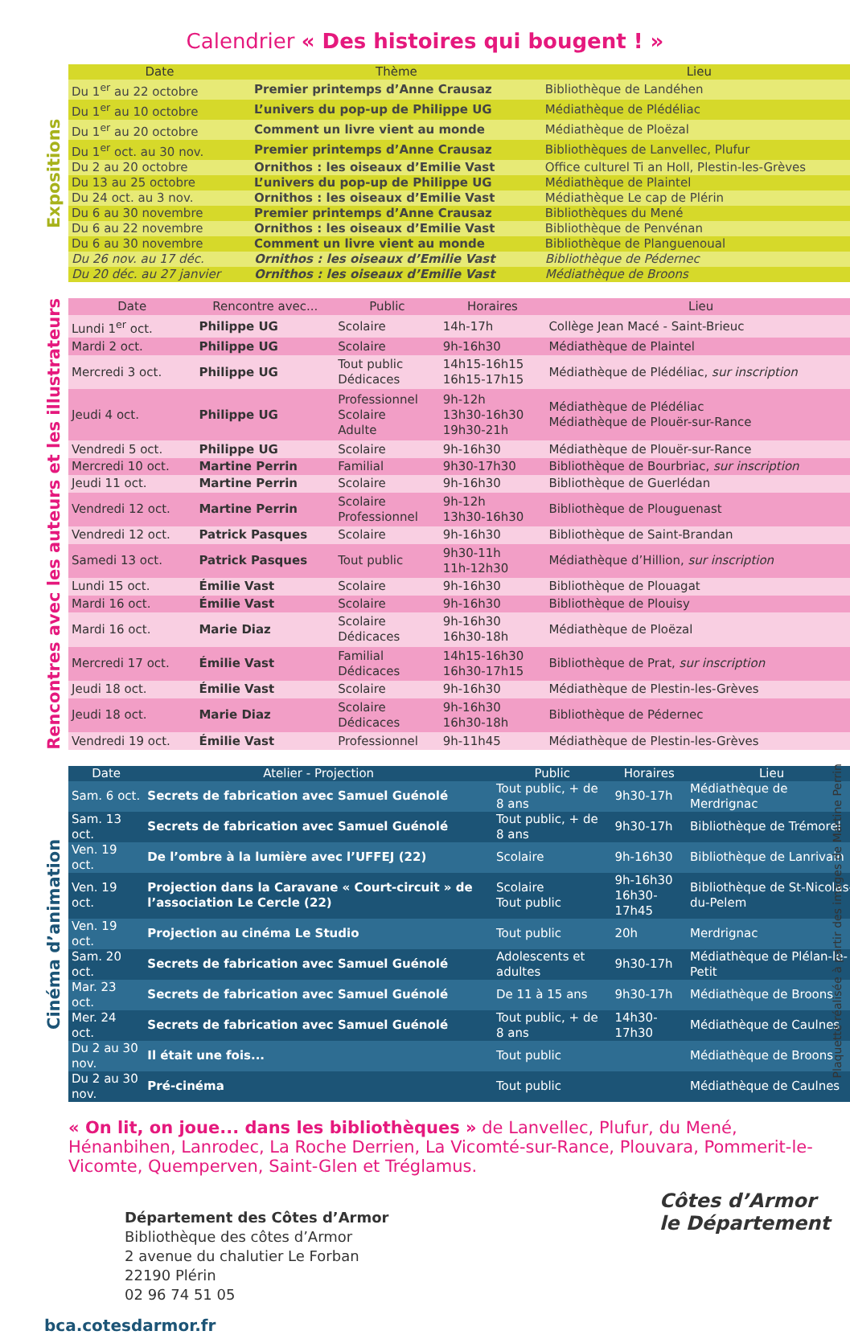Calendrier « Des histoires qui bougent ! »
Expositions
| Date | Thème | Lieu |
| --- | --- | --- |
| Du 1<sup>er</sup> au 22 octobre | Premier printemps d’Anne Crausaz | Bibliothèque de Landéhen |
| Du 1<sup>er</sup> au 10 octobre | L’univers du pop-up de Philippe UG | Médiathèque de Plédéliac |
| Du 1<sup>er</sup> au 20 octobre | Comment un livre vient au monde | Médiathèque de Ploëzal |
| Du 1<sup>er</sup> oct. au 30 nov. | Premier printemps d’Anne Crausaz | Bibliothèques de Lanvellec, Plufur |
| Du 2 au 20 octobre | Ornithos : les oiseaux d’Emilie Vast | Office culturel Ti an Holl, Plestin-les-Grèves |
| Du 13 au 25 octobre | L’univers du pop-up de Philippe UG | Médiathèque de Plaintel |
| Du 24 oct. au 3 nov. | Ornithos : les oiseaux d’Emilie Vast | Médiathèque Le cap de Plérin |
| Du 6 au 30 novembre | Premier printemps d’Anne Crausaz | Bibliothèques du Mené |
| Du 6 au 22 novembre | Ornithos : les oiseaux d’Emilie Vast | Bibliothèque de Penvénan |
| Du 6 au 30 novembre | Comment un livre vient au monde | Bibliothèque de Planguenoual |
| Du 26 nov. au 17 déc. | Ornithos : les oiseaux d’Emilie Vast | Bibliothèque de Pédernec |
| Du 20 déc. au 27 janvier | Ornithos : les oiseaux d’Emilie Vast | Médiathèque de Broons |
Rencontres avec les auteurs et les illustrateurs
| Date | Rencontre avec... | Public | Horaires | Lieu |
| --- | --- | --- | --- | --- |
| Lundi 1<sup>er</sup> oct. | Philippe UG | Scolaire | 14h-17h | Collège Jean Macé - Saint-Brieuc |
| Mardi 2 oct. | Philippe UG | Scolaire | 9h-16h30 | Médiathèque de Plaintel |
| Mercredi 3 oct. | Philippe UG | Tout public Dédicaces | 14h15-16h15 16h15-17h15 | Médiathèque de Plédéliac, sur inscription |
| Jeudi 4 oct. | Philippe UG | Professionnel Scolaire Adulte | 9h-12h 13h30-16h30 19h30-21h | Médiathèque de Plédéliac Médiathèque de Plouër-sur-Rance |
| Vendredi 5 oct. | Philippe UG | Scolaire | 9h-16h30 | Médiathèque de Plouër-sur-Rance |
| Mercredi 10 oct. | Martine Perrin | Familial | 9h30-17h30 | Bibliothèque de Bourbriac, sur inscription |
| Jeudi 11 oct. | Martine Perrin | Scolaire | 9h-16h30 | Bibliothèque de Guerlédan |
| Vendredi 12 oct. | Martine Perrin | Scolaire Professionnel | 9h-12h 13h30-16h30 | Bibliothèque de Plouguenast |
| Vendredi 12 oct. | Patrick Pasques | Scolaire | 9h-16h30 | Bibliothèque de Saint-Brandan |
| Samedi 13 oct. | Patrick Pasques | Tout public | 9h30-11h 11h-12h30 | Médiathèque d’Hillion, sur inscription |
| Lundi 15 oct. | Émilie Vast | Scolaire | 9h-16h30 | Bibliothèque de Plouagat |
| Mardi 16 oct. | Émilie Vast | Scolaire | 9h-16h30 | Bibliothèque de Plouisy |
| Mardi 16 oct. | Marie Diaz | Scolaire Dédicaces | 9h-16h30 16h30-18h | Médiathèque de Ploëzal |
| Mercredi 17 oct. | Émilie Vast | Familial Dédicaces | 14h15-16h30 16h30-17h15 | Bibliothèque de Prat, sur inscription |
| Jeudi 18 oct. | Émilie Vast | Scolaire | 9h-16h30 | Médiathèque de Plestin-les-Grèves |
| Jeudi 18 oct. | Marie Diaz | Scolaire Dédicaces | 9h-16h30 16h30-18h | Bibliothèque de Pédernec |
| Vendredi 19 oct. | Émilie Vast | Professionnel | 9h-11h45 | Médiathèque de Plestin-les-Grèves |
Cinéma d’animation
| Date | Atelier - Projection | Public | Horaires | Lieu |
| --- | --- | --- | --- | --- |
| Sam. 6 oct. | Secrets de fabrication avec Samuel Guénolé | Tout public, + de 8 ans | 9h30-17h | Médiathèque de Merdrignac |
| Sam. 13 oct. | Secrets de fabrication avec Samuel Guénolé | Tout public, + de 8 ans | 9h30-17h | Bibliothèque de Trémorel |
| Ven. 19 oct. | De l’ombre à la lumière avec l’UFFEJ (22) | Scolaire | 9h-16h30 | Bibliothèque de Lanrivain |
| Ven. 19 oct. | Projection dans la Caravane « Court-circuit » de l’association Le Cercle (22) | Scolaire Tout public | 9h-16h30 16h30-17h45 | Bibliothèque de St-Nicolas-du-Pelem |
| Ven. 19 oct. | Projection au cinéma Le Studio | Tout public | 20h | Merdrignac |
| Sam. 20 oct. | Secrets de fabrication avec Samuel Guénolé | Adolescents et adultes | 9h30-17h | Médiathèque de Plélan-le-Petit |
| Mar. 23 oct. | Secrets de fabrication avec Samuel Guénolé | De 11 à 15 ans | 9h30-17h | Médiathèque de Broons |
| Mer. 24 oct. | Secrets de fabrication avec Samuel Guénolé | Tout public, + de 8 ans | 14h30-17h30 | Médiathèque de Caulnes |
| Du 2 au 30 nov. | Il était une fois... | Tout public | | Médiathèque de Broons |
| Du 2 au 30 nov. | Pré-cinéma | Tout public | | Médiathèque de Caulnes |
« On lit, on joue... dans les bibliothèques » de Lanvellec, Plufur, du Mené, Hénanbihen, Lanrodec, La Roche Derrien, La Vicomté-sur-Rance, Plouvara, Pommerit-le-Vicomte, Quemperven, Saint-Glen et Tréglamus.
Département des Côtes d’Armor
Bibliothèque des côtes d’Armor
2 avenue du chalutier Le Forban
22190 Plérin
02 96 74 51 05
bca.cotesdarmor.fr
Côtes d’Armor
le Département
Plaquette réalisée à partir des images de Martine Perrin